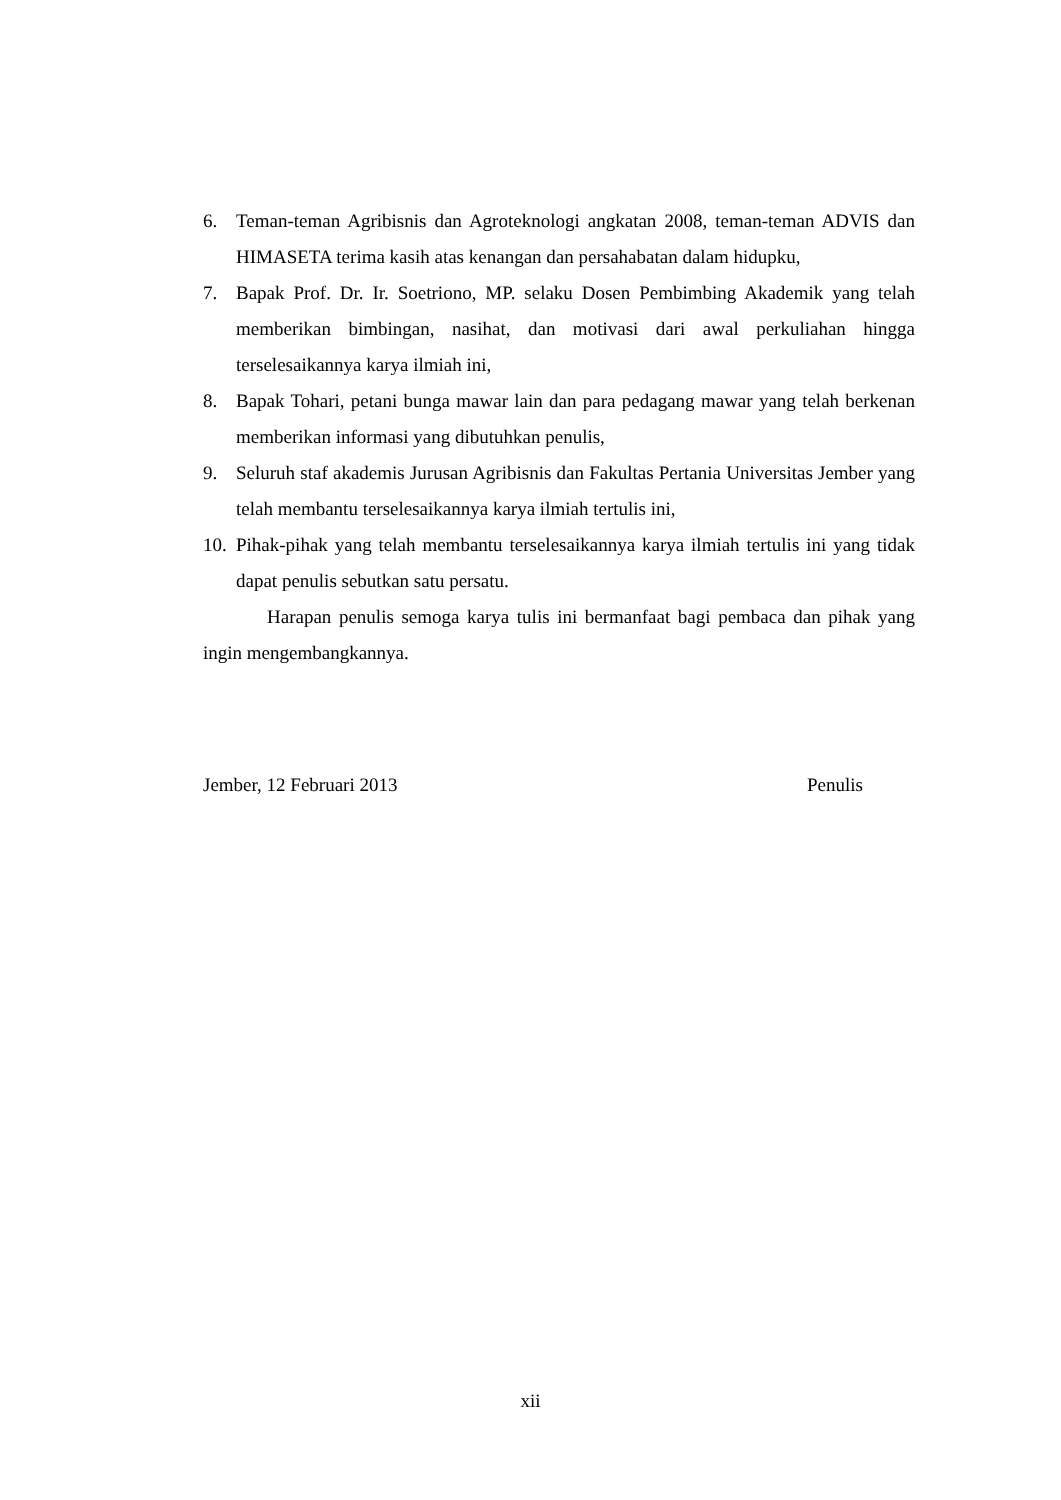6. Teman-teman Agribisnis dan Agroteknologi angkatan 2008, teman-teman ADVIS dan HIMASETA terima kasih atas kenangan dan persahabatan dalam hidupku,
7. Bapak Prof. Dr. Ir. Soetriono, MP. selaku Dosen Pembimbing Akademik yang telah memberikan bimbingan, nasihat, dan motivasi dari awal perkuliahan hingga terselesaikannya karya ilmiah ini,
8. Bapak Tohari, petani bunga mawar lain dan para pedagang mawar yang telah berkenan memberikan informasi yang dibutuhkan penulis,
9. Seluruh staf akademis Jurusan Agribisnis dan Fakultas Pertania Universitas Jember yang telah membantu terselesaikannya karya ilmiah tertulis ini,
10. Pihak-pihak yang telah membantu terselesaikannya karya ilmiah tertulis ini yang tidak dapat penulis sebutkan satu persatu.
Harapan penulis semoga karya tulis ini bermanfaat bagi pembaca dan pihak yang ingin mengembangkannya.
Jember, 12 Februari 2013 Penulis
xii